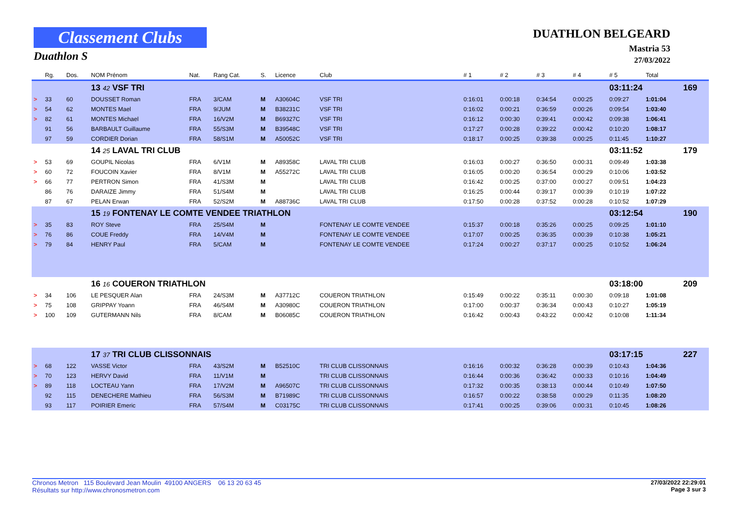Classement Clubs
Duathlon S
DUATHLON BELGEARD
Mastria 53
27/03/2022
| | Rg. | Dos. | NOM Prénom | Nat. | Rang Cat. | S. | Licence | Club | # 1 | # 2 | # 3 | # 4 | # 5 | Total | |
| --- | --- | --- | --- | --- | --- | --- | --- | --- | --- | --- | --- | --- | --- | --- | --- |
| | | | 13 42 VSF TRI | | | | | | | | | | 03:11:24 | | 169 |
| > | 33 | 60 | DOUSSET Roman | FRA | 3/CAM | M | A30604C | VSF TRI | 0:16:01 | 0:00:18 | 0:34:54 | 0:00:25 | 0:09:27 | 1:01:04 | |
| > | 54 | 62 | MONTES Mael | FRA | 9/JUM | M | B38231C | VSF TRI | 0:16:02 | 0:00:21 | 0:36:59 | 0:00:26 | 0:09:54 | 1:03:40 | |
| > | 82 | 61 | MONTES Michael | FRA | 16/V2M | M | B69327C | VSF TRI | 0:16:12 | 0:00:30 | 0:39:41 | 0:00:42 | 0:09:38 | 1:06:41 | |
| | 91 | 56 | BARBAULT Guillaume | FRA | 55/S3M | M | B39548C | VSF TRI | 0:17:27 | 0:00:28 | 0:39:22 | 0:00:42 | 0:10:20 | 1:08:17 | |
| | 97 | 59 | CORDIER Dorian | FRA | 58/S1M | M | A50052C | VSF TRI | 0:18:17 | 0:00:25 | 0:39:38 | 0:00:25 | 0:11:45 | 1:10:27 | |
| | | | 14 25 LAVAL TRI CLUB | | | | | | | | | | 03:11:52 | | 179 |
| > | 53 | 69 | GOUPIL Nicolas | FRA | 6/V1M | M | A89358C | LAVAL TRI CLUB | 0:16:03 | 0:00:27 | 0:36:50 | 0:00:31 | 0:09:49 | 1:03:38 | |
| > | 60 | 72 | FOUCOIN Xavier | FRA | 8/V1M | M | A55272C | LAVAL TRI CLUB | 0:16:05 | 0:00:20 | 0:36:54 | 0:00:29 | 0:10:06 | 1:03:52 | |
| > | 66 | 77 | PERTRON Simon | FRA | 41/S3M | M | | LAVAL TRI CLUB | 0:16:42 | 0:00:25 | 0:37:00 | 0:00:27 | 0:09:51 | 1:04:23 | |
| | 86 | 76 | DARAIZE Jimmy | FRA | 51/S4M | M | | LAVAL TRI CLUB | 0:16:25 | 0:00:44 | 0:39:17 | 0:00:39 | 0:10:19 | 1:07:22 | |
| | 87 | 67 | PELAN Erwan | FRA | 52/S2M | M | A88736C | LAVAL TRI CLUB | 0:17:50 | 0:00:28 | 0:37:52 | 0:00:28 | 0:10:52 | 1:07:29 | |
| | | | 15 19 FONTENAY LE COMTE VENDEE TRIATHLON | | | | | | | | | | 03:12:54 | | 190 |
| > | 35 | 83 | ROY Steve | FRA | 25/S4M | M | | FONTENAY LE COMTE VENDEE | 0:15:37 | 0:00:18 | 0:35:26 | 0:00:25 | 0:09:25 | 1:01:10 | |
| > | 76 | 86 | COUE Freddy | FRA | 14/V4M | M | | FONTENAY LE COMTE VENDEE | 0:17:07 | 0:00:25 | 0:36:35 | 0:00:39 | 0:10:38 | 1:05:21 | |
| > | 79 | 84 | HENRY Paul | FRA | 5/CAM | M | | FONTENAY LE COMTE VENDEE | 0:17:24 | 0:00:27 | 0:37:17 | 0:00:25 | 0:10:52 | 1:06:24 | |
| | | | 16 16 COUERON TRIATHLON | | | | | | | | | | 03:18:00 | | 209 |
| > | 34 | 106 | LE PESQUER Alan | FRA | 24/S3M | M | A37712C | COUERON TRIATHLON | 0:15:49 | 0:00:22 | 0:35:11 | 0:00:30 | 0:09:18 | 1:01:08 | |
| > | 75 | 108 | GRIPPAY Yoann | FRA | 46/S4M | M | A30980C | COUERON TRIATHLON | 0:17:00 | 0:00:37 | 0:36:34 | 0:00:43 | 0:10:27 | 1:05:19 | |
| > | 100 | 109 | GUTERMANN Nils | FRA | 8/CAM | M | B06085C | COUERON TRIATHLON | 0:16:42 | 0:00:43 | 0:43:22 | 0:00:42 | 0:10:08 | 1:11:34 | |
| | | | 17 37 TRI CLUB CLISSONNAIS | | | | | | | | | | 03:17:15 | | 227 |
| > | 68 | 122 | VASSE Victor | FRA | 43/S2M | M | B52510C | TRI CLUB CLISSONNAIS | 0:16:16 | 0:00:32 | 0:36:28 | 0:00:39 | 0:10:43 | 1:04:36 | |
| > | 70 | 123 | HERVY David | FRA | 11/V1M | M | | TRI CLUB CLISSONNAIS | 0:16:44 | 0:00:36 | 0:36:42 | 0:00:33 | 0:10:16 | 1:04:49 | |
| > | 89 | 118 | LOCTEAU Yann | FRA | 17/V2M | M | A96507C | TRI CLUB CLISSONNAIS | 0:17:32 | 0:00:35 | 0:38:13 | 0:00:44 | 0:10:49 | 1:07:50 | |
| | 92 | 115 | DENECHERE Mathieu | FRA | 56/S3M | M | B71989C | TRI CLUB CLISSONNAIS | 0:16:57 | 0:00:22 | 0:38:58 | 0:00:29 | 0:11:35 | 1:08:20 | |
| | 93 | 117 | POIRIER Emeric | FRA | 57/S4M | M | C03175C | TRI CLUB CLISSONNAIS | 0:17:41 | 0:00:25 | 0:39:06 | 0:00:31 | 0:10:45 | 1:08:26 | |
Chronos Metron 115 Boulevard Jean Moulin 49100 ANGERS 06 13 20 63 45
Résultats sur http://www.chronosmetron.com
27/03/2022 22:29:01
Page 3 sur 3